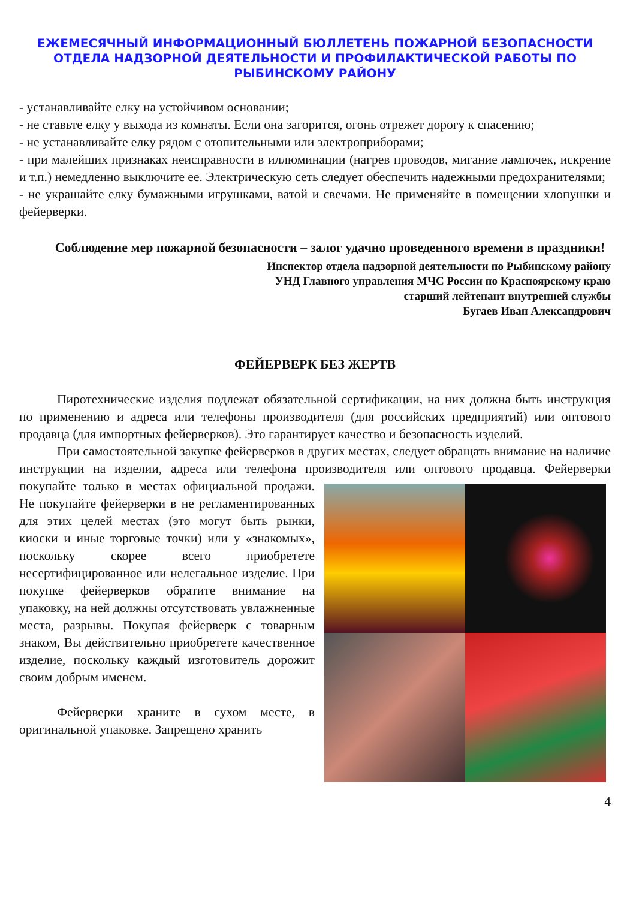ЕЖЕМЕСЯЧНЫЙ ИНФОРМАЦИОННЫЙ БЮЛЛЕТЕНЬ ПОЖАРНОЙ БЕЗОПАСНОСТИ
ОТДЕЛА НАДЗОРНОЙ ДЕЯТЕЛЬНОСТИ И ПРОФИЛАКТИЧЕСКОЙ РАБОТЫ ПО
РЫБИНСКОМУ РАЙОНУ
- устанавливайте елку на устойчивом основании;
- не ставьте елку у выхода из комнаты. Если она загорится, огонь отрежет дорогу к спасению;
- не устанавливайте елку рядом с отопительными или электроприборами;
- при малейших признаках неисправности в иллюминации (нагрев проводов, мигание лампочек, искрение и т.п.) немедленно выключите ее. Электрическую сеть следует обеспечить надежными предохранителями;
- не украшайте елку бумажными игрушками, ватой и свечами. Не применяйте в помещении хлопушки и фейерверки.
Соблюдение мер пожарной безопасности – залог удачно проведенного времени в праздники!
Инспектор отдела надзорной деятельности по Рыбинскому району
УНД Главного управления МЧС России по Красноярскому краю
старший лейтенант внутренней службы
Бугаев Иван Александрович
ФЕЙЕРВЕРК БЕЗ ЖЕРТВ
Пиротехнические изделия подлежат обязательной сертификации, на них должна быть инструкция по применению и адреса или телефоны производителя (для российских предприятий) или оптового продавца (для импортных фейерверков). Это гарантирует качество и безопасность изделий.
При самостоятельной закупке фейерверков в других местах, следует обращать внимание на наличие инструкции на изделии, адреса или телефона производителя или оптового продавца. Фейерверки покупайте только в местах официальной продажи. Не покупайте фейерверки в не регламентированных для этих целей местах (это могут быть рынки, киоски и иные торговые точки) или у «знакомых», поскольку скорее всего приобретете несертифицированное или нелегальное изделие. При покупке фейерверков обратите внимание на упаковку, на ней должны отсутствовать увлажненные места, разрывы. Покупая фейерверк с товарным знаком, Вы действительно приобретете качественное изделие, поскольку каждый изготовитель дорожит своим добрым именем.
Фейерверки храните в сухом месте, в оригинальной упаковке. Запрещено хранить
4